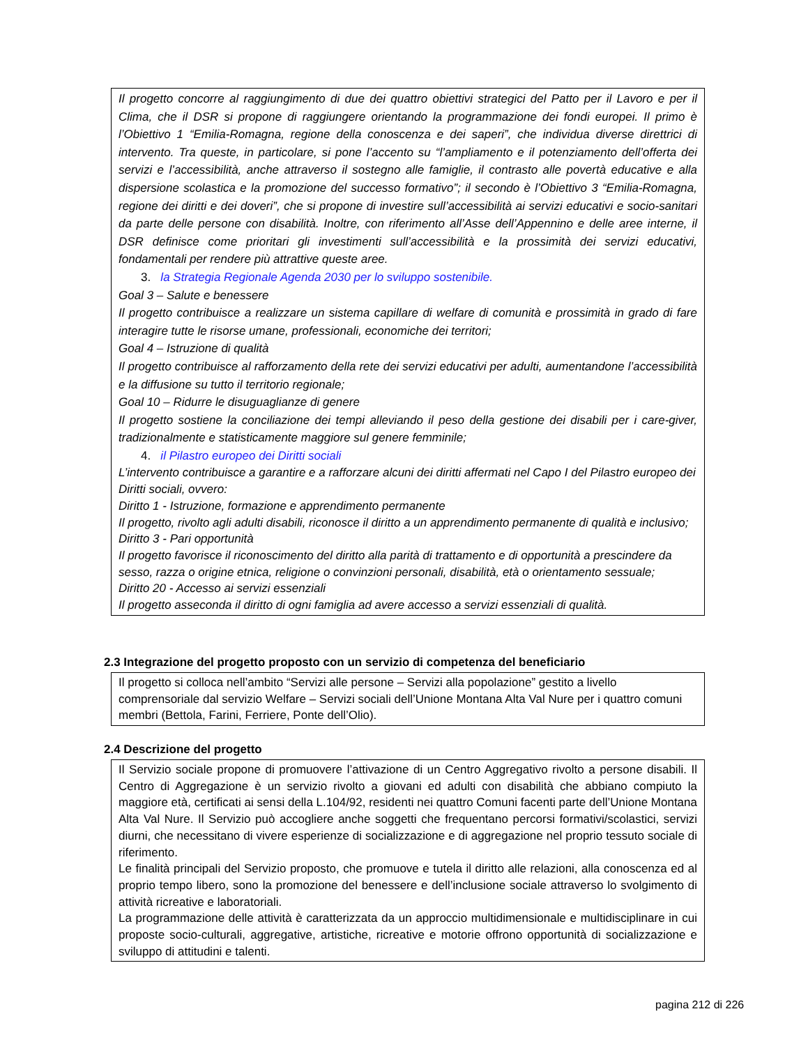Il progetto concorre al raggiungimento di due dei quattro obiettivi strategici del Patto per il Lavoro e per il Clima, che il DSR si propone di raggiungere orientando la programmazione dei fondi europei. Il primo è l’Obiettivo 1 “Emilia-Romagna, regione della conoscenza e dei saperi”, che individua diverse direttrici di intervento. Tra queste, in particolare, si pone l’accento su “l’ampliamento e il potenziamento dell’offerta dei servizi e l’accessibilità, anche attraverso il sostegno alle famiglie, il contrasto alle povertà educative e alla dispersione scolastica e la promozione del successo formativo”; il secondo è l’Obiettivo 3 “Emilia-Romagna, regione dei diritti e dei doveri”, che si propone di investire sull’accessibilità ai servizi educativi e socio-sanitari da parte delle persone con disabilità. Inoltre, con riferimento all’Asse dell’Appennino e delle aree interne, il DSR definisce come prioritari gli investimenti sull’accessibilità e la prossimità dei servizi educativi, fondamentali per rendere più attrattive queste aree.
3. la Strategia Regionale Agenda 2030 per lo sviluppo sostenibile.
Goal 3 – Salute e benessere
Il progetto contribuisce a realizzare un sistema capillare di welfare di comunità e prossimità in grado di fare interagire tutte le risorse umane, professionali, economiche dei territori;
Goal 4 – Istruzione di qualità
Il progetto contribuisce al rafforzamento della rete dei servizi educativi per adulti, aumentandone l’accessibilità e la diffusione su tutto il territorio regionale;
Goal 10 – Ridurre le disuguaglianze di genere
Il progetto sostiene la conciliazione dei tempi alleviando il peso della gestione dei disabili per i care-giver, tradizionalmente e statisticamente maggiore sul genere femminile;
4. il Pilastro europeo dei Diritti sociali
L’intervento contribuisce a garantire e a rafforzare alcuni dei diritti affermati nel Capo I del Pilastro europeo dei Diritti sociali, ovvero:
Diritto 1 - Istruzione, formazione e apprendimento permanente
Il progetto, rivolto agli adulti disabili, riconosce il diritto a un apprendimento permanente di qualità e inclusivo;
Diritto 3 - Pari opportunità
Il progetto favorisce il riconoscimento del diritto alla parità di trattamento e di opportunità a prescindere da sesso, razza o origine etnica, religione o convinzioni personali, disabilità, età o orientamento sessuale;
Diritto 20 - Accesso ai servizi essenziali
Il progetto asseconda il diritto di ogni famiglia ad avere accesso a servizi essenziali di qualità.
2.3 Integrazione del progetto proposto con un servizio di competenza del beneficiario
Il progetto si colloca nell’ambito “Servizi alle persone – Servizi alla popolazione” gestito a livello comprensoriale dal servizio Welfare – Servizi sociali dell’Unione Montana Alta Val Nure per i quattro comuni membri (Bettola, Farini, Ferriere, Ponte dell’Olio).
2.4 Descrizione del progetto
Il Servizio sociale propone di promuovere l’attivazione di un Centro Aggregativo rivolto a persone disabili. Il Centro di Aggregazione è un servizio rivolto a giovani ed adulti con disabilità che abbiano compiuto la maggiore età, certificati ai sensi della L.104/92, residenti nei quattro Comuni facenti parte dell’Unione Montana Alta Val Nure. Il Servizio può accogliere anche soggetti che frequentano percorsi formativi/scolastici, servizi diurni, che necessitano di vivere esperienze di socializzazione e di aggregazione nel proprio tessuto sociale di riferimento.
Le finalità principali del Servizio proposto, che promuove e tutela il diritto alle relazioni, alla conoscenza ed al proprio tempo libero, sono la promozione del benessere e dell’inclusione sociale attraverso lo svolgimento di attività ricreative e laboratoriali.
La programmazione delle attività è caratterizzata da un approccio multidimensionale e multidisciplinare in cui proposte socio-culturali, aggregative, artistiche, ricreative e motorie offrono opportunità di socializzazione e sviluppo di attitudini e talenti.
pagina 212 di 226